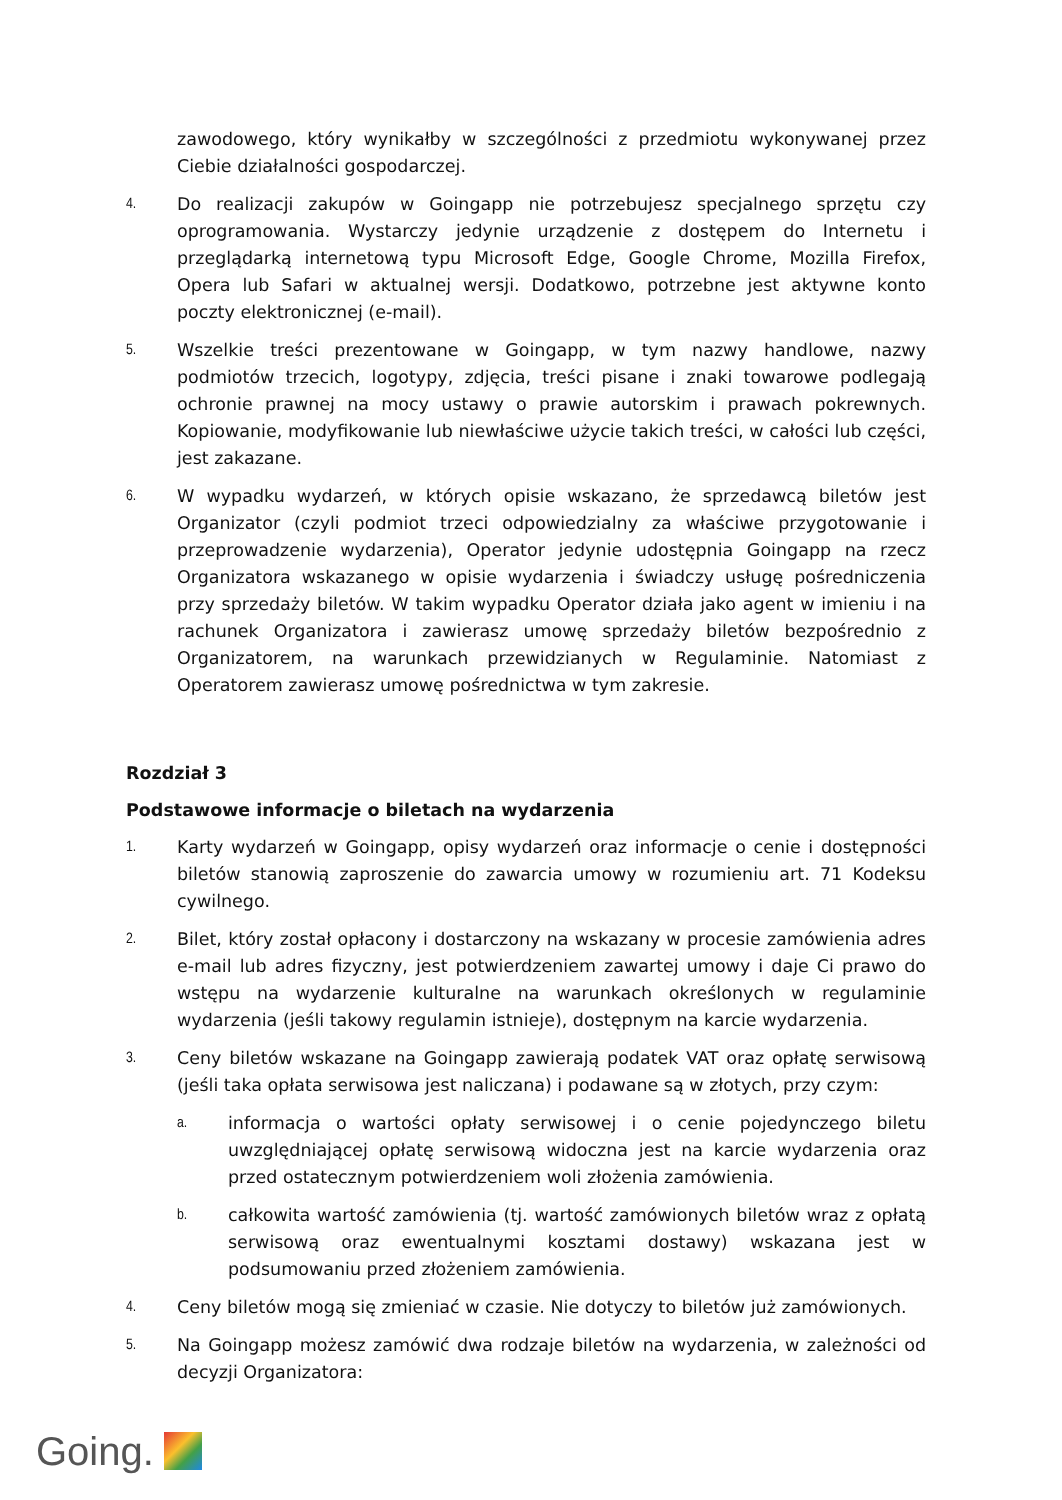zawodowego, który wynikałby w szczególności z przedmiotu wykonywanej przez Ciebie działalności gospodarczej.
4.
Do realizacji zakupów w Goingapp nie potrzebujesz specjalnego sprzętu czy oprogramowania. Wystarczy jedynie urządzenie z dostępem do Internetu i przeglądarką internetową typu Microsoft Edge, Google Chrome, Mozilla Firefox, Opera lub Safari w aktualnej wersji. Dodatkowo, potrzebne jest aktywne konto poczty elektronicznej (e-mail).
5.
Wszelkie treści prezentowane w Goingapp, w tym nazwy handlowe, nazwy podmiotów trzecich, logotypy, zdjęcia, treści pisane i znaki towarowe podlegają ochronie prawnej na mocy ustawy o prawie autorskim i prawach pokrewnych. Kopiowanie, modyfikowanie lub niewłaściwe użycie takich treści, w całości lub części, jest zakazane.
6.
W wypadku wydarzeń, w których opisie wskazano, że sprzedawcą biletów jest Organizator (czyli podmiot trzeci odpowiedzialny za właściwe przygotowanie i przeprowadzenie wydarzenia), Operator jedynie udostępnia Goingapp na rzecz Organizatora wskazanego w opisie wydarzenia i świadczy usługę pośredniczenia przy sprzedaży biletów. W takim wypadku Operator działa jako agent w imieniu i na rachunek Organizatora i zawierasz umowę sprzedaży biletów bezpośrednio z Organizatorem, na warunkach przewidzianych w Regulaminie. Natomiast z Operatorem zawierasz umowę pośrednictwa w tym zakresie.
Rozdział 3
Podstawowe informacje o biletach na wydarzenia
1.
Karty wydarzeń w Goingapp, opisy wydarzeń oraz informacje o cenie i dostępności biletów stanowią zaproszenie do zawarcia umowy w rozumieniu art. 71 Kodeksu cywilnego.
2.
Bilet, który został opłacony i dostarczony na wskazany w procesie zamówienia adres e-mail lub adres fizyczny, jest potwierdzeniem zawartej umowy i daje Ci prawo do wstępu na wydarzenie kulturalne na warunkach określonych w regulaminie wydarzenia (jeśli takowy regulamin istnieje), dostępnym na karcie wydarzenia.
3.
Ceny biletów wskazane na Goingapp zawierają podatek VAT oraz opłatę serwisową (jeśli taka opłata serwisowa jest naliczana) i podawane są w złotych, przy czym:
a.
informacja o wartości opłaty serwisowej i o cenie pojedynczego biletu uwzględniającej opłatę serwisową widoczna jest na karcie wydarzenia oraz przed ostatecznym potwierdzeniem woli złożenia zamówienia.
b.
całkowita wartość zamówienia (tj. wartość zamówionych biletów wraz z opłatą serwisową oraz ewentualnymi kosztami dostawy) wskazana jest w podsumowaniu przed złożeniem zamówienia.
4.
Ceny biletów mogą się zmieniać w czasie. Nie dotyczy to biletów już zamówionych.
5.
Na Goingapp możesz zamówić dwa rodzaje biletów na wydarzenia, w zależności od decyzji Organizatora:
Going.